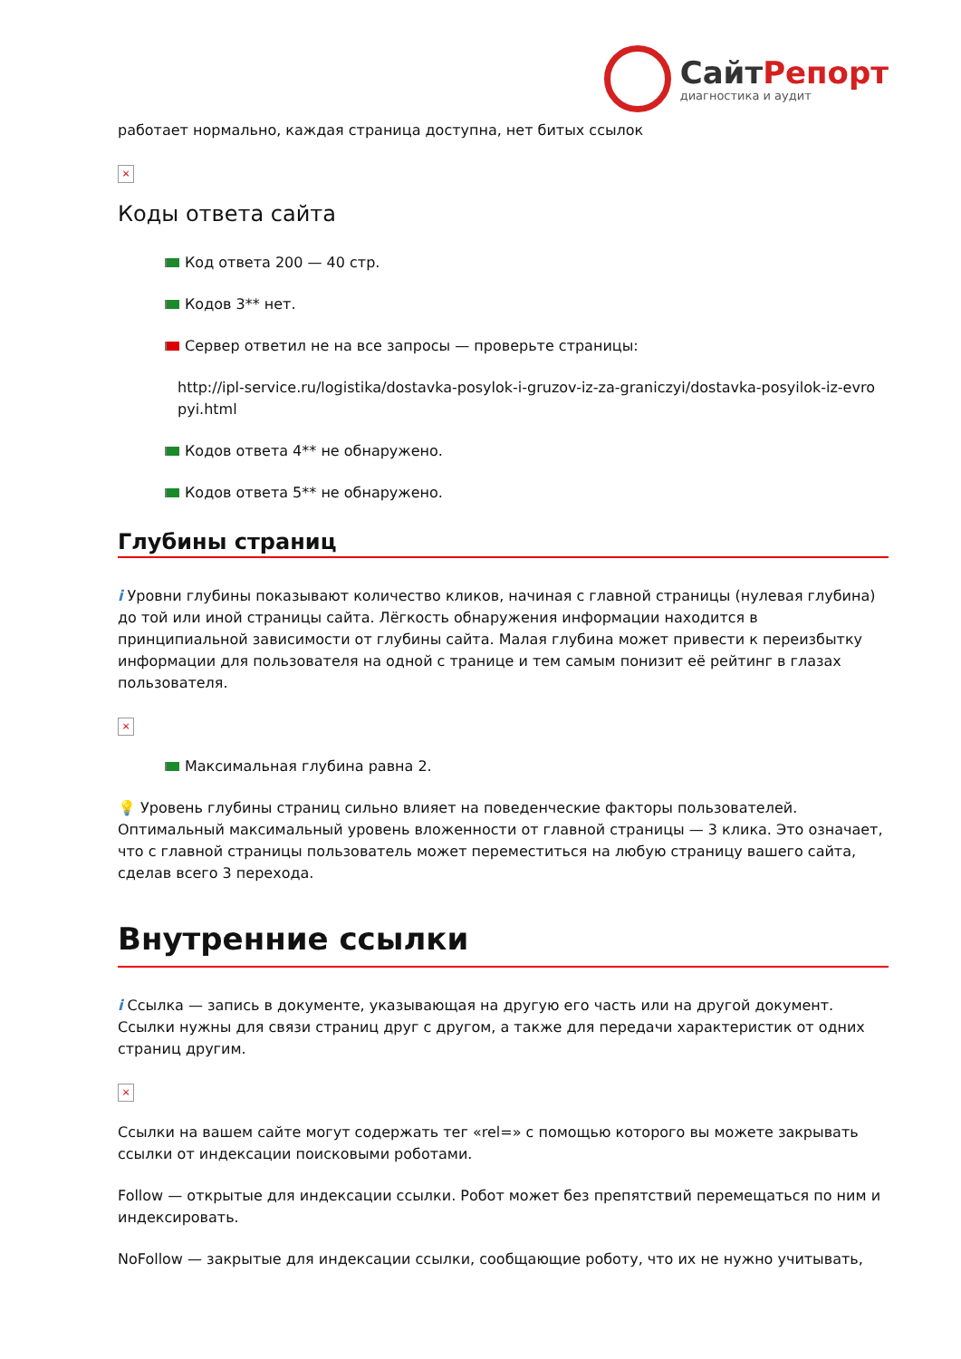СайтРепорт
диагностика и аудит
работает нормально, каждая страница доступна, нет битых ссылок
×
Коды ответа сайта
Код ответа 200 — 40 стр.
Кодов 3** нет.
Сервер ответил не на все запросы — проверьте страницы:
http://ipl-service.ru/logistika/dostavka-posylok-i-gruzov-iz-za-graniczyi/dostavka-posyilok-iz-evro pyi.html
Кодов ответа 4** не обнаружено.
Кодов ответа 5** не обнаружено.
Глубины страниц
i Уровни глубины показывают количество кликов, начиная с главной страницы (нулевая глубина) до той или иной страницы сайта. Лёгкость обнаружения информации находится в принципиальной зависимости от глубины сайта. Малая глубина может привести к переизбытку информации для пользователя на одной с транице и тем самым понизит её рейтинг в глазах пользователя.
×
Максимальная глубина равна 2.
💡 Уровень глубины страниц сильно влияет на поведенческие факторы пользователей. Оптимальный максимальный уровень вложенности от главной страницы — 3 клика. Это означает, что с главной страницы пользователь может переместиться на любую страницу вашего сайта, сделав всего 3 перехода.
Внутренние ссылки
i Ссылка — запись в документе, указывающая на другую его часть или на другой документ. Ссылки нужны для связи страниц друг с другом, а также для передачи характеристик от одних страниц другим.
×
Ссылки на вашем сайте могут содержать тег «rel=» с помощью которого вы можете закрывать ссылки от индексации поисковыми роботами.
Follow — открытые для индексации ссылки. Робот может без препятствий перемещаться по ним и индексировать.
NoFollow — закрытые для индексации ссылки, сообщающие роботу, что их не нужно учитывать,